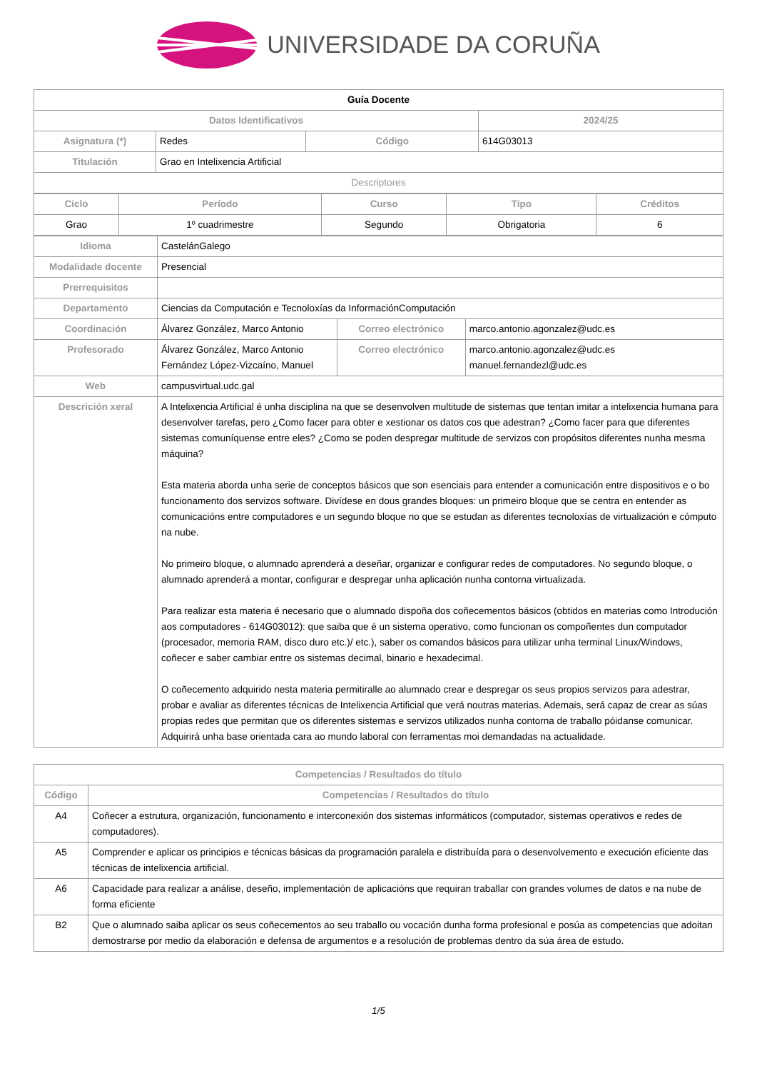UNIVERSIDADE DA CORUÑA
| Guía Docente | | | |
| Datos Identificativos | | | 2024/25 |
| Asignatura (*) | Redes | Código | 614G03013 |
| Titulación | Grao en Intelixencia Artificial | | |
| Descriptores | | | |
| Ciclo | Período | Curso | Tipo | Créditos |
| --- | --- | --- | --- | --- |
| Grao | 1º cuadrimestre | Segundo | Obrigatoria | 6 |
| Idioma | CastelánGalego | | |
| Modalidade docente | Presencial | | |
| Prerrequisitos | | | |
| Departamento | Ciencias da Computación e Tecnoloxías da InformaciónComputación | | |
| Coordinación | Álvarez González, Marco Antonio | Correo electrónico | marco.antonio.agonzalez@udc.es |
| Profesorado | Álvarez González, Marco Antonio Fernández López-Vizcaíno, Manuel | Correo electrónico | marco.antonio.agonzalez@udc.es manuel.fernandezl@udc.es |
| Web | campusvirtual.udc.gal | | |
| Descrición xeral | A Intelixencia Artificial é unha disciplina na que se desenvolven multitude de sistemas que tentan imitar a intelixencia humana para desenvolver tarefas, pero ¿Como facer para obter e xestionar os datos cos que adestran? ¿Como facer para que diferentes sistemas comuníquense entre eles? ¿Como se poden despregar multitude de servizos con propósitos diferentes nunha mesma máquina? Esta materia aborda unha serie de conceptos básicos que son esenciais para entender a comunicación entre dispositivos e o bo funcionamento dos servizos software. Divídese en dous grandes bloques: un primeiro bloque que se centra en entender as comunicacións entre computadores e un segundo bloque no que se estudan as diferentes tecnoloxías de virtualización e cómputo na nube. No primeiro bloque, o alumnado aprenderá a deseñar, organizar e configurar redes de computadores. No segundo bloque, o alumnado aprenderá a montar, configurar e despregar unha aplicación nunha contorna virtualizada. Para realizar esta materia é necesario que o alumnado dispoña dos coñecementos básicos (obtidos en materias como Introdución aos computadores - 614G03012): que saiba que é un sistema operativo, como funcionan os compoñentes dun computador (procesador, memoria RAM, disco duro etc.)/ etc.), saber os comandos básicos para utilizar unha terminal Linux/Windows, coñecer e saber cambiar entre os sistemas decimal, binario e hexadecimal. O coñecemento adquirido nesta materia permitiralle ao alumnado crear e despregar os seus propios servizos para adestrar, probar e avaliar as diferentes técnicas de Intelixencia Artificial que verá noutras materias. Ademais, será capaz de crear as súas propias redes que permitan que os diferentes sistemas e servizos utilizados nunha contorna de traballo póidanse comunicar. Adquirirá unha base orientada cara ao mundo laboral con ferramentas moi demandadas na actualidade. | | |
| Competencias / Resultados do título | |
| --- | --- |
| Código | Competencias / Resultados do título |
| A4 | Coñecer a estrutura, organización, funcionamento e interconexión dos sistemas informáticos (computador, sistemas operativos e redes de computadores). |
| A5 | Comprender e aplicar os principios e técnicas básicas da programación paralela e distribuída para o desenvolvemento e execución eficiente das técnicas de intelixencia artificial. |
| A6 | Capacidade para realizar a análise, deseño, implementación de aplicacións que requiran traballar con grandes volumes de datos e na nube de forma eficiente |
| B2 | Que o alumnado saiba aplicar os seus coñecementos ao seu traballo ou vocación dunha forma profesional e posúa as competencias que adoitan demostrarse por medio da elaboración e defensa de argumentos e a resolución de problemas dentro da súa área de estudo. |
1/5